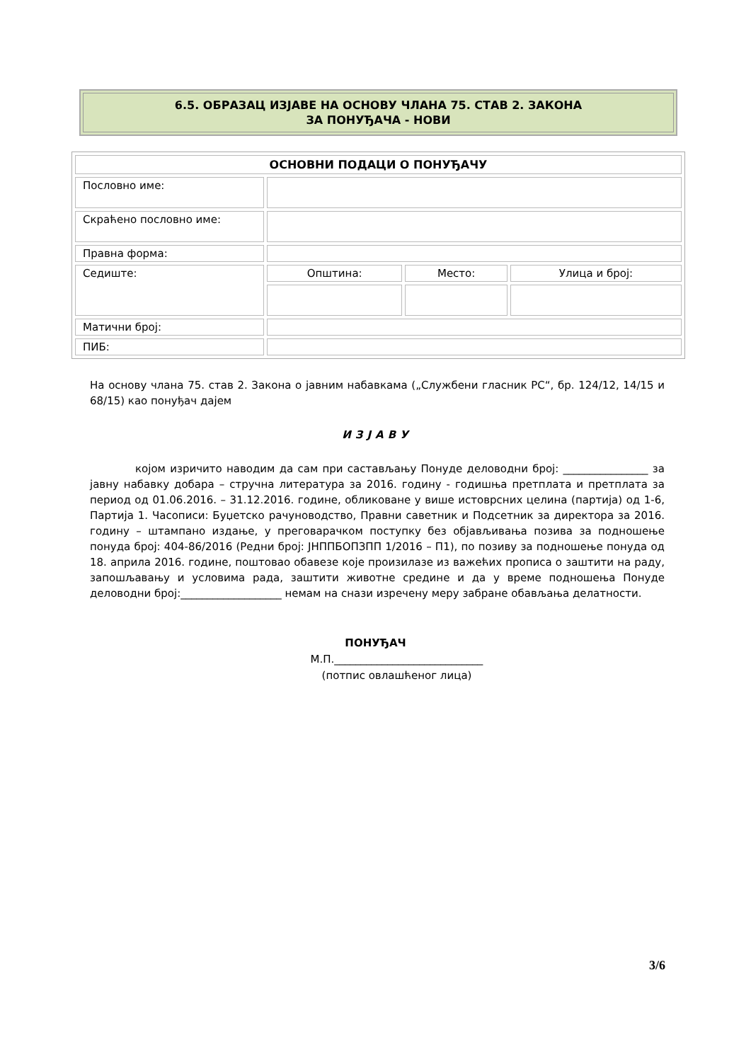6.5. ОБРАЗАЦ ИЗЈАВЕ НА ОСНОВУ ЧЛАНА 75. СТАВ 2. ЗАКОНА
ЗА ПОНУЂАЧА - НОВИ
| ОСНОВНИ ПОДАЦИ О ПОНУЂАЧУ | | | |
| --- | --- | --- | --- |
| Пословно име: | | | |
| Скраћено пословно име: | | | |
| Правна форма: | | | |
| Седиште: | Општина: | Место: | Улица и број: |
| Матични број: | | | |
| ПИБ: | | | |
На основу члана 75. став 2. Закона о јавним набавкама („Службени гласник РС“, бр. 124/12, 14/15 и 68/15) као понуђач дајем
ИЗЈАВУ
којом изричито наводим да сам при састављању Понуде деловодни број: ________________ за јавну набавку добара – стручна литература за 2016. годину - годишња претплата и претплата за период од 01.06.2016. – 31.12.2016. године, обликоване у више истоврсних целина (партија) од 1-6, Партија 1. Часописи: Буџетско рачуноводство, Правни саветник и Подсетник за директора за 2016. годину – штампано издање, у преговарачком поступку без објављивања позива за подношење понуда број: 404-86/2016 (Редни број: ЈНППБОПЗПП 1/2016 – П1), по позиву за подношење понуда од 18. априла 2016. године, поштовао обавезе које произилазе из важећих прописа о заштити на раду, запошљавању и условима рада, заштити животне средине и да у време подношења Понуде деловодни број:___________________ немам на снази изречену меру забране обављања делатности.
ПОНУЂАЧ
М.П.____________________________
(потпис овлашћеног лица)
3/6